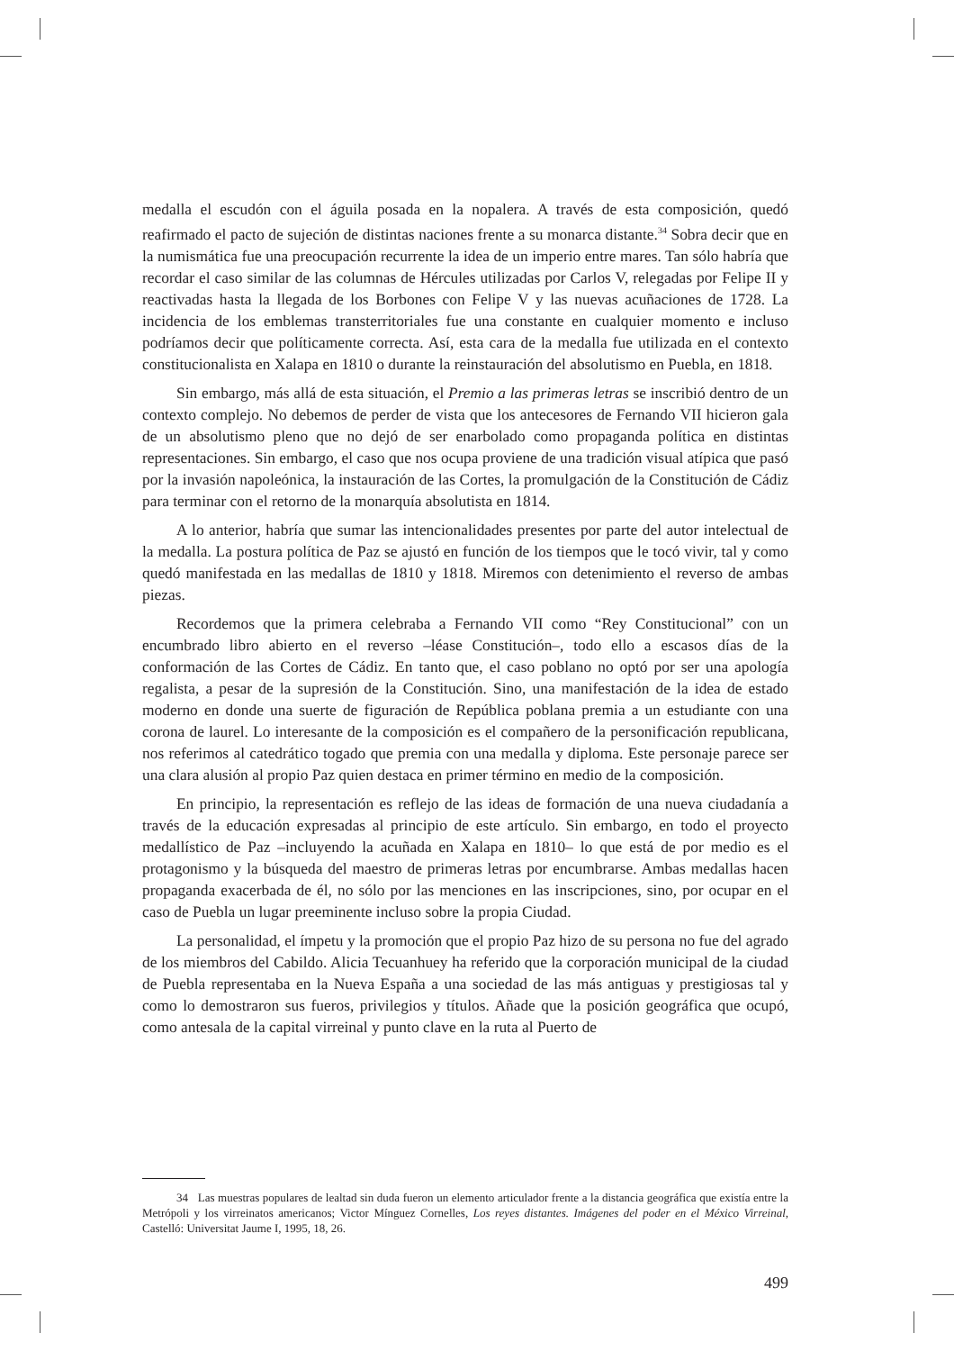medalla el escudón con el águila posada en la nopalera. A través de esta composición, quedó reafirmado el pacto de sujeción de distintas naciones frente a su monarca distante.<sup>34</sup> Sobra decir que en la numismática fue una preocupación recurrente la idea de un imperio entre mares. Tan sólo habría que recordar el caso similar de las columnas de Hércules utilizadas por Carlos V, relegadas por Felipe II y reactivadas hasta la llegada de los Borbones con Felipe V y las nuevas acuñaciones de 1728. La incidencia de los emblemas transterritoriales fue una constante en cualquier momento e incluso podríamos decir que políticamente correcta. Así, esta cara de la medalla fue utilizada en el contexto constitucionalista en Xalapa en 1810 o durante la reinstauración del absolutismo en Puebla, en 1818.
Sin embargo, más allá de esta situación, el Premio a las primeras letras se inscribió dentro de un contexto complejo. No debemos de perder de vista que los antecesores de Fernando VII hicieron gala de un absolutismo pleno que no dejó de ser enarbolado como propaganda política en distintas representaciones. Sin embargo, el caso que nos ocupa proviene de una tradición visual atípica que pasó por la invasión napoleónica, la instauración de las Cortes, la promulgación de la Constitución de Cádiz para terminar con el retorno de la monarquía absolutista en 1814.
A lo anterior, habría que sumar las intencionalidades presentes por parte del autor intelectual de la medalla. La postura política de Paz se ajustó en función de los tiempos que le tocó vivir, tal y como quedó manifestada en las medallas de 1810 y 1818. Miremos con detenimiento el reverso de ambas piezas.
Recordemos que la primera celebraba a Fernando VII como “Rey Constitucional” con un encumbrado libro abierto en el reverso –léase Constitución–, todo ello a escasos días de la conformación de las Cortes de Cádiz. En tanto que, el caso poblano no optó por ser una apología regalista, a pesar de la supresión de la Constitución. Sino, una manifestación de la idea de estado moderno en donde una suerte de figuración de República poblana premia a un estudiante con una corona de laurel. Lo interesante de la composición es el compañero de la personificación republicana, nos referimos al catedrático togado que premia con una medalla y diploma. Este personaje parece ser una clara alusión al propio Paz quien destaca en primer término en medio de la composición.
En principio, la representación es reflejo de las ideas de formación de una nueva ciudadanía a través de la educación expresadas al principio de este artículo. Sin embargo, en todo el proyecto medallístico de Paz –incluyendo la acuñada en Xalapa en 1810– lo que está de por medio es el protagonismo y la búsqueda del maestro de primeras letras por encumbrarse. Ambas medallas hacen propaganda exacerbada de él, no sólo por las menciones en las inscripciones, sino, por ocupar en el caso de Puebla un lugar preeminente incluso sobre la propia Ciudad.
La personalidad, el ímpetu y la promoción que el propio Paz hizo de su persona no fue del agrado de los miembros del Cabildo. Alicia Tecuanhuey ha referido que la corporación municipal de la ciudad de Puebla representaba en la Nueva España a una sociedad de las más antiguas y prestigiosas tal y como lo demostraron sus fueros, privilegios y títulos. Añade que la posición geográfica que ocupó, como antesala de la capital virreinal y punto clave en la ruta al Puerto de
34 Las muestras populares de lealtad sin duda fueron un elemento articulador frente a la distancia geográfica que existía entre la Metrópoli y los virreinatos americanos; Victor Mínguez Cornelles, Los reyes distantes. Imágenes del poder en el México Virreinal, Castelló: Universitat Jaume I, 1995, 18, 26.
499